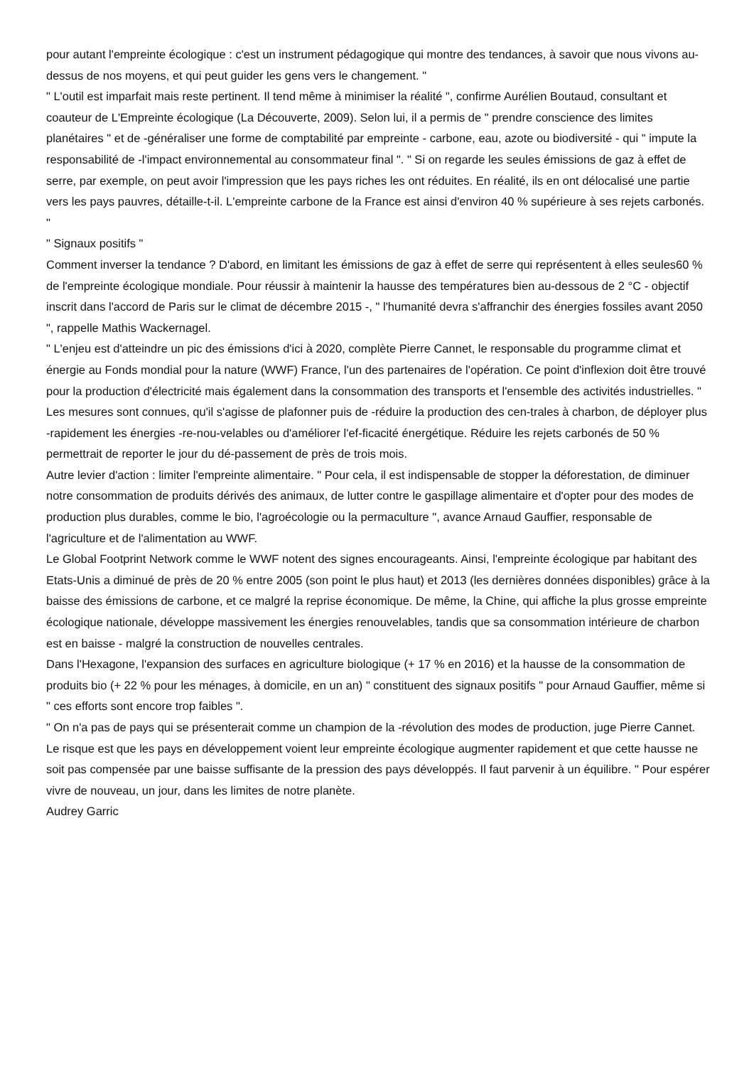pour autant l'empreinte écologique : c'est un instrument pédagogique qui montre des tendances, à savoir que nous vivons au-dessus de nos moyens, et qui peut guider les gens vers le changement. "
" L'outil est imparfait mais reste pertinent. Il tend même à minimiser la réalité ", confirme Aurélien Boutaud, consultant et coauteur de L'Empreinte écologique (La Découverte, 2009). Selon lui, il a permis de " prendre conscience des limites planétaires " et de -généraliser une forme de comptabilité par empreinte - carbone, eau, azote ou biodiversité - qui " impute la responsabilité de -l'impact environnemental au consommateur final ". " Si on regarde les seules émissions de gaz à effet de serre, par exemple, on peut avoir l'impression que les pays riches les ont réduites. En réalité, ils en ont délocalisé une partie vers les pays pauvres, détaille-t-il. L'empreinte carbone de la France est ainsi d'environ 40 % supérieure à ses rejets carbonés. "
" Signaux positifs "
Comment inverser la tendance ? D'abord, en limitant les émissions de gaz à effet de serre qui représentent à elles seules60 % de l'empreinte écologique mondiale. Pour réussir à maintenir la hausse des températures bien au-dessous de 2 °C - objectif inscrit dans l'accord de Paris sur le climat de décembre 2015 -, " l'humanité devra s'affranchir des énergies fossiles avant 2050 ", rappelle Mathis Wackernagel.
" L'enjeu est d'atteindre un pic des émissions d'ici à 2020, complète Pierre Cannet, le responsable du programme climat et énergie au Fonds mondial pour la nature (WWF) France, l'un des partenaires de l'opération. Ce point d'inflexion doit être trouvé pour la production d'électricité mais également dans la consommation des transports et l'ensemble des activités industrielles. "
Les mesures sont connues, qu'il s'agisse de plafonner puis de -réduire la production des cen-trales à charbon, de déployer plus -rapidement les énergies -re-nou-velables ou d'améliorer l'ef-ficacité énergétique. Réduire les rejets carbonés de 50 % permettrait de reporter le jour du dé-passement de près de trois mois.
Autre levier d'action : limiter l'empreinte alimentaire. " Pour cela, il est indispensable de stopper la déforestation, de diminuer notre consommation de produits dérivés des animaux, de lutter contre le gaspillage alimentaire et d'opter pour des modes de production plus durables, comme le bio, l'agroécologie ou la permaculture ", avance Arnaud Gauffier, responsable de l'agriculture et de l'alimentation au WWF.
Le Global Footprint Network comme le WWF notent des signes encourageants. Ainsi, l'empreinte écologique par habitant des Etats-Unis a diminué de près de 20 % entre 2005 (son point le plus haut) et 2013 (les dernières données disponibles) grâce à la baisse des émissions de carbone, et ce malgré la reprise économique. De même, la Chine, qui affiche la plus grosse empreinte écologique nationale, développe massivement les énergies renouvelables, tandis que sa consommation intérieure de charbon est en baisse - malgré la construction de nouvelles centrales.
Dans l'Hexagone, l'expansion des surfaces en agriculture biologique (+ 17 % en 2016) et la hausse de la consommation de produits bio (+ 22 % pour les ménages, à domicile, en un an) " constituent des signaux positifs " pour Arnaud Gauffier, même si " ces efforts sont encore trop faibles ".
" On n'a pas de pays qui se présenterait comme un champion de la -révolution des modes de production, juge Pierre Cannet. Le risque est que les pays en développement voient leur empreinte écologique augmenter rapidement et que cette hausse ne soit pas compensée par une baisse suffisante de la pression des pays développés. Il faut parvenir à un équilibre. " Pour espérer vivre de nouveau, un jour, dans les limites de notre planète.
Audrey Garric